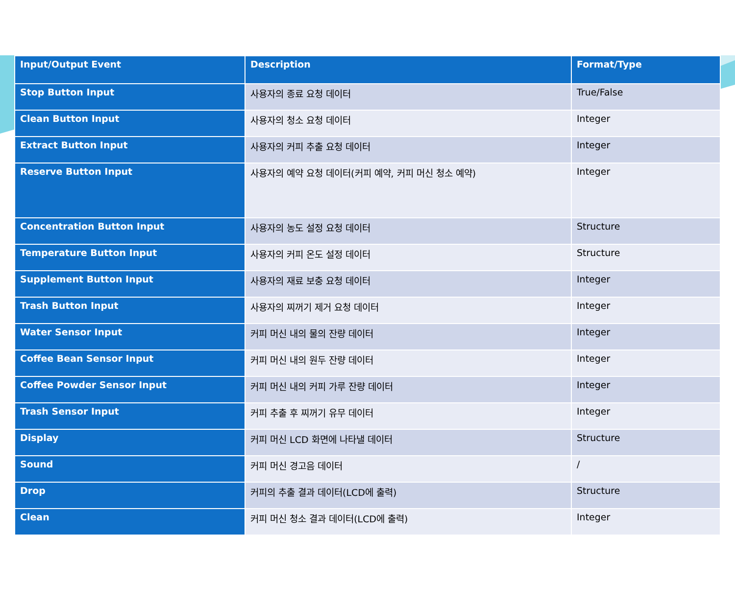| Input/Output Event | Description | Format/Type |
| --- | --- | --- |
| Stop Button Input | 사용자의 종료 요청 데이터 | True/False |
| Clean Button Input | 사용자의 청소 요청 데이터 | Integer |
| Extract Button Input | 사용자의 커피 추출 요청 데이터 | Integer |
| Reserve Button Input | 사용자의 예약 요청 데이터(커피 예약, 커피 머신 청소 예약) | Integer |
| Concentration Button Input | 사용자의 농도 설정 요청 데이터 | Structure |
| Temperature Button Input | 사용자의 커피 온도 설정 데이터 | Structure |
| Supplement Button Input | 사용자의 재료 보충 요청 데이터 | Integer |
| Trash Button Input | 사용자의 찌꺼기 제거 요청 데이터 | Integer |
| Water Sensor Input | 커피 머신 내의 물의 잔량 데이터 | Integer |
| Coffee Bean Sensor Input | 커피 머신 내의 원두 잔량 데이터 | Integer |
| Coffee Powder Sensor Input | 커피 머신 내의 커피 가루 잔량 데이터 | Integer |
| Trash Sensor Input | 커피 추출 후 찌꺼기 유무 데이터 | Integer |
| Display | 커피 머신 LCD 화면에 나타낼 데이터 | Structure |
| Sound | 커피 머신 경고음 데이터 | / |
| Drop | 커피의 추출 결과 데이터(LCD에 출력) | Structure |
| Clean | 커피 머신 청소 결과 데이터(LCD에 출력) | Integer |